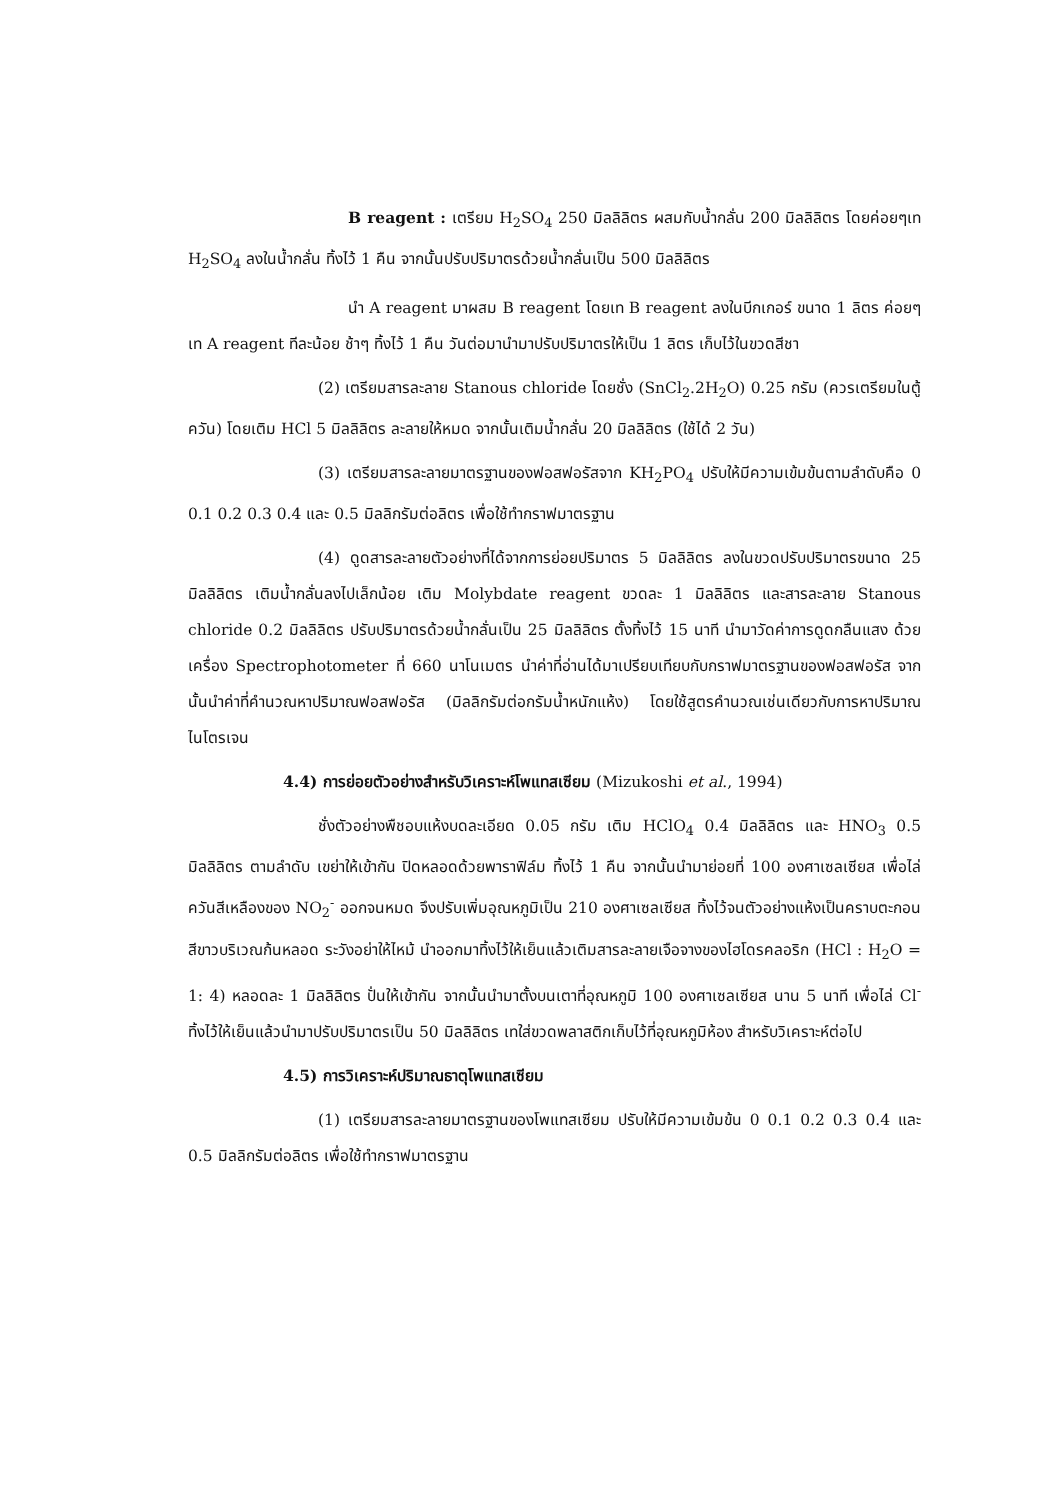B reagent : เตรียม H<sub>2</sub>SO<sub>4</sub> 250 มิลลิลิตร ผสมกับน้ำกลั่น 200 มิลลิลิตร โดยค่อยๆเท H<sub>2</sub>SO<sub>4</sub> ลงในน้ำกลั่น ทิ้งไว้ 1 คืน จากนั้นปรับปริมาตรด้วยน้ำกลั่นเป็น 500 มิลลิลิตร
นำ A reagent มาผสม B reagent โดยเท B reagent ลงในบีกเกอร์ ขนาด 1 ลิตร ค่อยๆ เท A reagent ทีละน้อย ช้าๆ ทิ้งไว้ 1 คืน วันต่อมานำมาปรับปริมาตรให้เป็น 1 ลิตร เก็บไว้ในขวดสีชา
(2) เตรียมสารละลาย Stanous chloride โดยชั่ง (SnCl<sub>2</sub>.2H<sub>2</sub>O) 0.25 กรัม (ควรเตรียมในตู้ควัน) โดยเติม HCl 5 มิลลิลิตร ละลายให้หมด จากนั้นเติมน้ำกลั่น 20 มิลลิลิตร (ใช้ได้ 2 วัน)
(3) เตรียมสารละลายมาตรฐานของฟอสฟอรัสจาก KH<sub>2</sub>PO<sub>4</sub> ปรับให้มีความเข้มข้นตามลำดับคือ 0 0.1 0.2 0.3 0.4 และ 0.5 มิลลิกรัมต่อลิตร เพื่อใช้ทำกราฟมาตรฐาน
(4) ดูดสารละลายตัวอย่างที่ได้จากการย่อยปริมาตร 5 มิลลิลิตร ลงในขวดปรับปริมาตรขนาด 25 มิลลิลิตร เติมน้ำกลั่นลงไปเล็กน้อย เติม Molybdate reagent ขวดละ 1 มิลลิลิตร และสารละลาย Stanous chloride 0.2 มิลลิลิตร ปรับปริมาตรด้วยน้ำกลั่นเป็น 25 มิลลิลิตร ตั้งทิ้งไว้ 15 นาที นำมาวัดค่าการดูดกลืนแสง ด้วยเครื่อง Spectrophotometer ที่ 660 นาโนเมตร นำค่าที่อ่านได้มาเปรียบเทียบกับกราฟมาตรฐานของฟอสฟอรัส จากนั้นนำค่าที่คำนวณหาปริมาณฟอสฟอรัส (มิลลิกรัมต่อกรัมน้ำหนักแห้ง) โดยใช้สูตรคำนวณเช่นเดียวกับการหาปริมาณไนโตรเจน
4.4) การย่อยตัวอย่างสำหรับวิเคราะห์โพแทสเซียม (Mizukoshi et al., 1994)
ชั่งตัวอย่างพืชอบแห้งบดละเอียด 0.05 กรัม เติม HClO<sub>4</sub> 0.4 มิลลิลิตร และ HNO<sub>3</sub> 0.5 มิลลิลิตร ตามลำดับ เขย่าให้เข้ากัน ปิดหลอดด้วยพาราฟิล์ม ทิ้งไว้ 1 คืน จากนั้นนำมาย่อยที่ 100 องศาเซลเซียส เพื่อไล่ควันสีเหลืองของ NO<sub>2</sub><sup>-</sup> ออกจนหมด จึงปรับเพิ่มอุณหภูมิเป็น 210 องศาเซลเซียส ทิ้งไว้จนตัวอย่างแห้งเป็นคราบตะกอนสีขาวบริเวณก้นหลอด ระวังอย่าให้ไหม้ นำออกมาทิ้งไว้ให้เย็นแล้วเติมสารละลายเจือจางของไฮโดรคลอริก (HCl : H<sub>2</sub>O = 1: 4) หลอดละ 1 มิลลิลิตร ปั่นให้เข้ากัน จากนั้นนำมาตั้งบนเตาที่อุณหภูมิ 100 องศาเซลเซียส นาน 5 นาที เพื่อไล่ Cl<sup>-</sup> ทิ้งไว้ให้เย็นแล้วนำมาปรับปริมาตรเป็น 50 มิลลิลิตร เทใส่ขวดพลาสติกเก็บไว้ที่อุณหภูมิห้อง สำหรับวิเคราะห์ต่อไป
4.5) การวิเคราะห์ปริมาณธาตุโพแทสเซียม
(1) เตรียมสารละลายมาตรฐานของโพแทสเซียม ปรับให้มีความเข้มข้น 0 0.1 0.2 0.3 0.4 และ 0.5 มิลลิกรัมต่อลิตร เพื่อใช้ทำกราฟมาตรฐาน